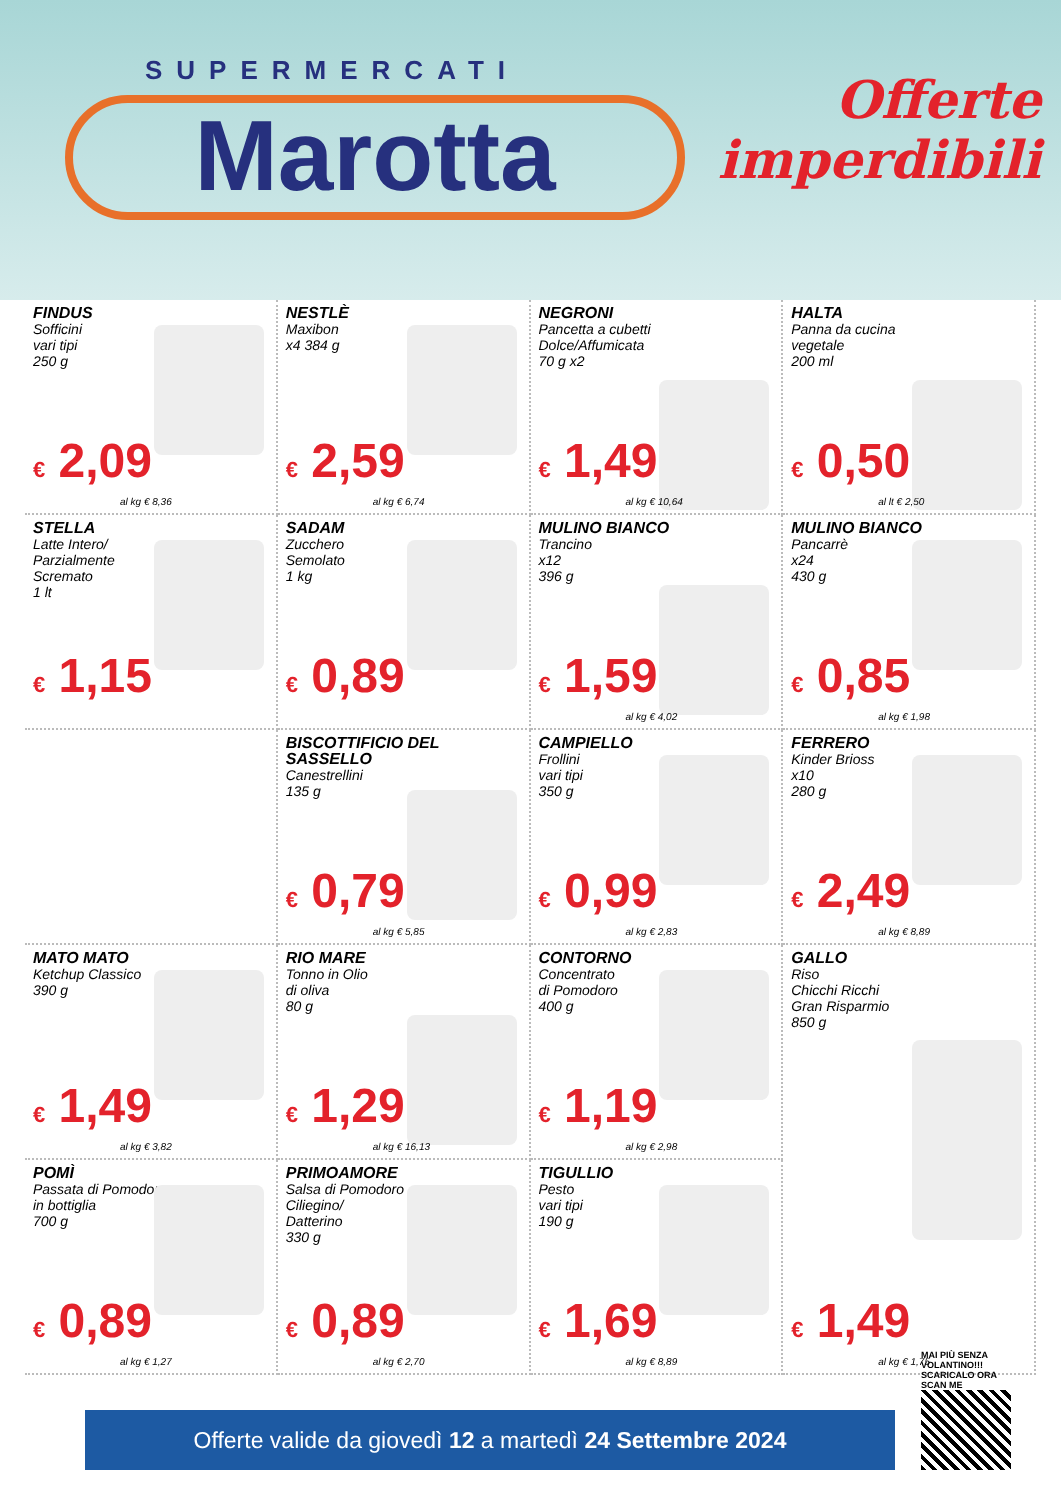SUPERMERCATI
Marotta
Offerte
imperdibili
FINDUS
Sofficini
vari tipi
250 g
€ 2,09
al kg € 8,36
NESTLÈ
Maxibon
x4 384 g
€ 2,59
al kg € 6,74
NEGRONI
Pancetta a cubetti
Dolce/Affumicata
70 g x2
€ 1,49
al kg € 10,64
HALTA
Panna da cucina
vegetale
200 ml
€ 0,50
al lt € 2,50
STELLA
Latte Intero/
Parzialmente
Scremato
1 lt
€ 1,15
SADAM
Zucchero
Semolato
1 kg
€ 0,89
MULINO BIANCO
Trancino
x12
396 g
€ 1,59
al kg € 4,02
MULINO BIANCO
Pancarrè
x24
430 g
€ 0,85
al kg € 1,98
BISCOTTIFICIO DEL SASSELLO
Canestrellini
135 g
€ 0,79
al kg € 5,85
CAMPIELLO
Frollini
vari tipi
350 g
€ 0,99
al kg € 2,83
FERRERO
Kinder Brioss
x10
280 g
€ 2,49
al kg € 8,89
MATO MATO
Ketchup Classico
390 g
€ 1,49
al kg € 3,82
RIO MARE
Tonno in Olio
di oliva
80 g
€ 1,29
al kg € 16,13
CONTORNO
Concentrato
di Pomodoro
400 g
€ 1,19
al kg € 2,98
GALLO
Riso
Chicchi Ricchi
Gran Risparmio
850 g
POMÌ
Passata di Pomodoro
in bottiglia
700 g
€ 0,89
al kg € 1,27
PRIMOAMORE
Salsa di Pomodoro
Ciliegino/
Datterino
330 g
€ 0,89
al kg € 2,70
TIGULLIO
Pesto
vari tipi
190 g
€ 1,69
al kg € 8,89
€ 1,49
al kg € 1,75
Offerte valide da giovedì 12 a martedì 24 Settembre 2024
MAI PIÙ SENZA VOLANTINO!!! SCARICALO ORA
SCAN ME